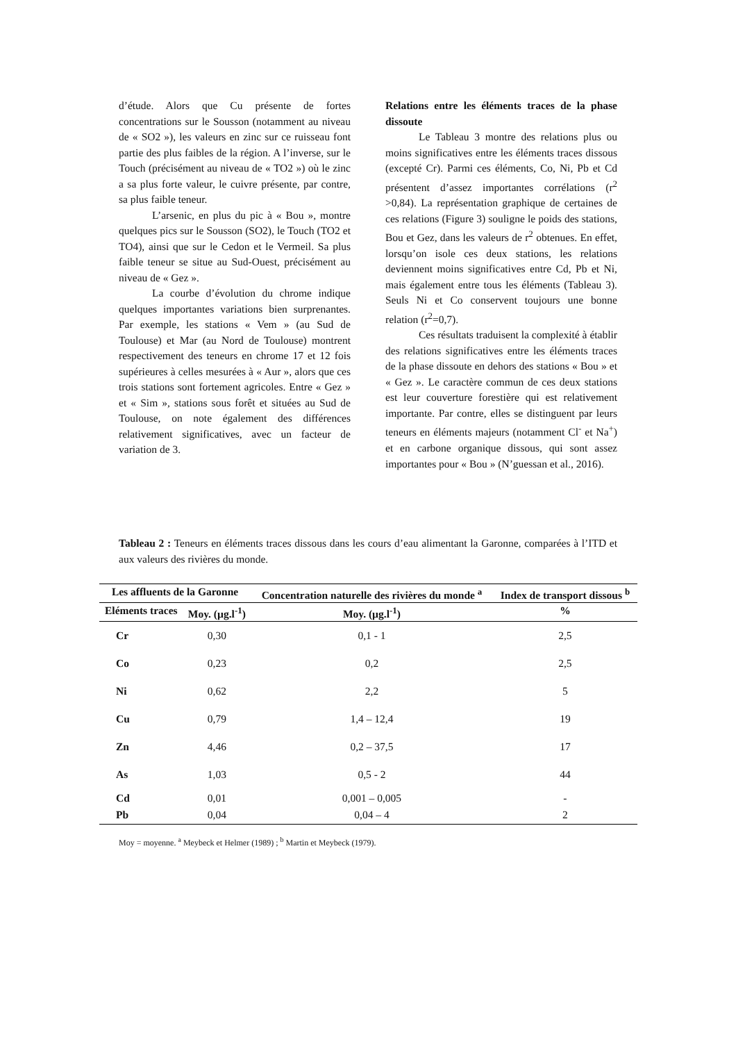d’étude. Alors que Cu présente de fortes concentrations sur le Sousson (notamment au niveau de « SO2 »), les valeurs en zinc sur ce ruisseau font partie des plus faibles de la région. A l’inverse, sur le Touch (précisément au niveau de « TO2 ») où le zinc a sa plus forte valeur, le cuivre présente, par contre, sa plus faible teneur.
L’arsenic, en plus du pic à « Bou », montre quelques pics sur le Sousson (SO2), le Touch (TO2 et TO4), ainsi que sur le Cedon et le Vermeil. Sa plus faible teneur se situe au Sud-Ouest, précisément au niveau de « Gez ».
La courbe d’évolution du chrome indique quelques importantes variations bien surprenantes. Par exemple, les stations « Vem » (au Sud de Toulouse) et Mar (au Nord de Toulouse) montrent respectivement des teneurs en chrome 17 et 12 fois supérieures à celles mesurées à « Aur », alors que ces trois stations sont fortement agricoles. Entre « Gez » et « Sim », stations sous forêt et situées au Sud de Toulouse, on note également des différences relativement significatives, avec un facteur de variation de 3.
Relations entre les éléments traces de la phase dissoute
Le Tableau 3 montre des relations plus ou moins significatives entre les éléments traces dissous (excepté Cr). Parmi ces éléments, Co, Ni, Pb et Cd présentent d’assez importantes corrélations (r<sup>2</sup> >0,84). La représentation graphique de certaines de ces relations (Figure 3) souligne le poids des stations, Bou et Gez, dans les valeurs de r<sup>2</sup> obtenues. En effet, lorsqu’on isole ces deux stations, les relations deviennent moins significatives entre Cd, Pb et Ni, mais également entre tous les éléments (Tableau 3). Seuls Ni et Co conservent toujours une bonne relation (r<sup>2</sup>=0,7).
Ces résultats traduisent la complexité à établir des relations significatives entre les éléments traces de la phase dissoute en dehors des stations « Bou » et « Gez ». Le caractère commun de ces deux stations est leur couverture forestière qui est relativement importante. Par contre, elles se distinguent par leurs teneurs en éléments majeurs (notamment Cl<sup>-</sup> et Na<sup>+</sup>) et en carbone organique dissous, qui sont assez importantes pour « Bou » (N’guessan et al., 2016).
Tableau 2 : Teneurs en éléments traces dissous dans les cours d’eau alimentant la Garonne, comparées à l’ITD et aux valeurs des rivières du monde.
| Les affluents de la Garonne | | Concentration naturelle des rivières du monde <sup>a</sup> | Index de transport dissous <sup>b</sup> |
| --- | --- | --- | --- |
| Eléments traces | Moy. (µg.l<sup>-1</sup>) | Moy. (µg.l<sup>-1</sup>) | % |
| Cr | 0,30 | 0,1 - 1 | 2,5 |
| Co | 0,23 | 0,2 | 2,5 |
| Ni | 0,62 | 2,2 | 5 |
| Cu | 0,79 | 1,4 – 12,4 | 19 |
| Zn | 4,46 | 0,2 – 37,5 | 17 |
| As | 1,03 | 0,5 - 2 | 44 |
| Cd | 0,01 | 0,001 – 0,005 | - |
| Pb | 0,04 | 0,04 – 4 | 2 |
Moy = moyenne. <sup>a</sup> Meybeck et Helmer (1989) ; <sup>b</sup> Martin et Meybeck (1979).